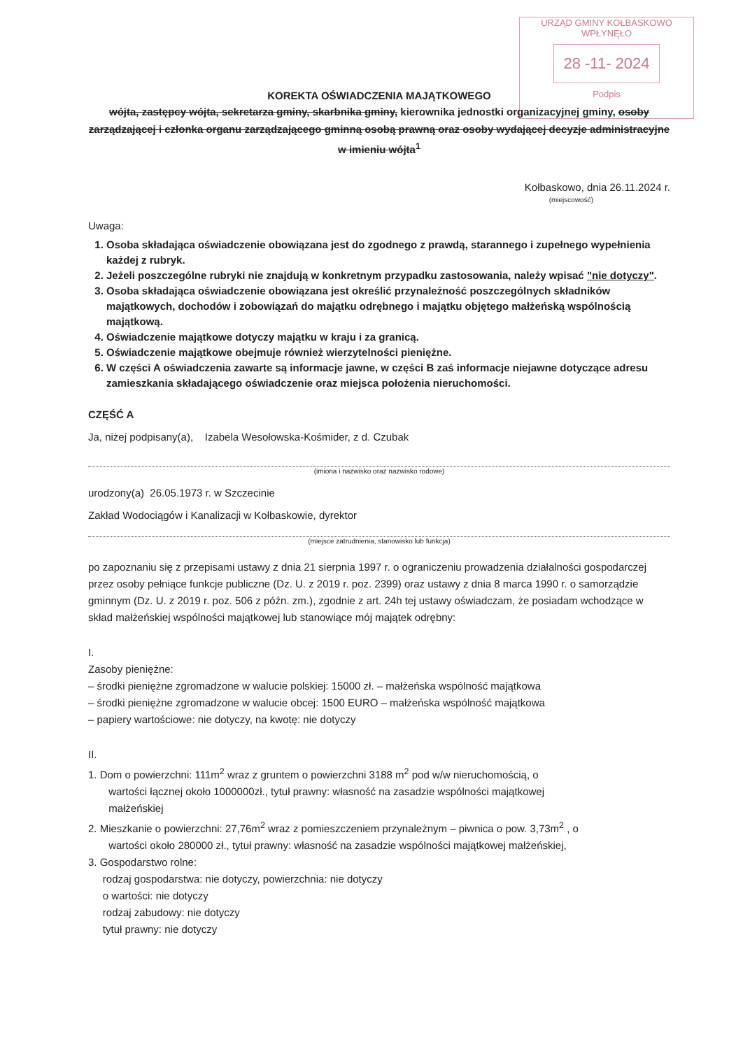URZĄD GMINY KOŁBASKOWO
WPŁYNĘŁO
28 -11- 2024
Podpis
KOREKTA OŚWIADCZENIA MAJĄTKOWEGO
wójta, zastępcy wójta, sekretarza gminy, skarbnika gminy, kierownika jednostki organizacyjnej gminy, osoby zarządzającej i członka organu zarządzającego gminną osobą prawną oraz osoby wydającej decyzje administracyjne w imieniu wójta<sup>1</sup>
Kołbaskowo, dnia 26.11.2024 r.
(miejscowość)
Uwaga:
1. Osoba składająca oświadczenie obowiązana jest do zgodnego z prawdą, starannego i zupełnego wypełnienia każdej z rubryk.
2. Jeżeli poszczególne rubryki nie znajdują w konkretnym przypadku zastosowania, należy wpisać "nie dotyczy".
3. Osoba składająca oświadczenie obowiązana jest określić przynależność poszczególnych składników majątkowych, dochodów i zobowiązań do majątku odrębnego i majątku objętego małżeńską wspólnością majątkową.
4. Oświadczenie majątkowe dotyczy majątku w kraju i za granicą.
5. Oświadczenie majątkowe obejmuje również wierzytelności pieniężne.
6. W części A oświadczenia zawarte są informacje jawne, w części B zaś informacje niejawne dotyczące adresu zamieszkania składającego oświadczenie oraz miejsca położenia nieruchomości.
CZĘŚĆ A
Ja, niżej podpisany(a), Izabela Wesołowska-Kośmider, z d. Czubak
(imiona i nazwisko oraz nazwisko rodowe)
urodzony(a) 26.05.1973 r. w Szczecinie
Zakład Wodociągów i Kanalizacji w Kołbaskowie, dyrektor
(miejsce zatrudnienia, stanowisko lub funkcja)
po zapoznaniu się z przepisami ustawy z dnia 21 sierpnia 1997 r. o ograniczeniu prowadzenia działalności gospodarczej przez osoby pełniące funkcje publiczne (Dz. U. z 2019 r. poz. 2399) oraz ustawy z dnia 8 marca 1990 r. o samorządzie gminnym (Dz. U. z 2019 r. poz. 506 z późn. zm.), zgodnie z art. 24h tej ustawy oświadczam, że posiadam wchodzące w skład małżeńskiej wspólności majątkowej lub stanowiące mój majątek odrębny:
I.
Zasoby pieniężne:
– środki pieniężne zgromadzone w walucie polskiej: 15000 zł. – małżeńska wspólność majątkowa
– środki pieniężne zgromadzone w walucie obcej: 1500 EURO – małżeńska wspólność majątkowa
– papiery wartościowe: nie dotyczy, na kwotę: nie dotyczy
II.
1. Dom o powierzchni: 111m<sup>2</sup> wraz z gruntem o powierzchni 3188 m<sup>2</sup> pod w/w nieruchomością, o
wartości łącznej około 1000000zł., tytuł prawny: własność na zasadzie wspólności majątkowej
małżeńskiej
2. Mieszkanie o powierzchni: 27,76m<sup>2</sup> wraz z pomieszczeniem przynależnym – piwnica o pow. 3,73m<sup>2</sup> , o
wartości około 280000 zł., tytuł prawny: własność na zasadzie wspólności majątkowej małżeńskiej,
3. Gospodarstwo rolne:
rodzaj gospodarstwa: nie dotyczy, powierzchnia: nie dotyczy
o wartości: nie dotyczy
rodzaj zabudowy: nie dotyczy
tytuł prawny: nie dotyczy